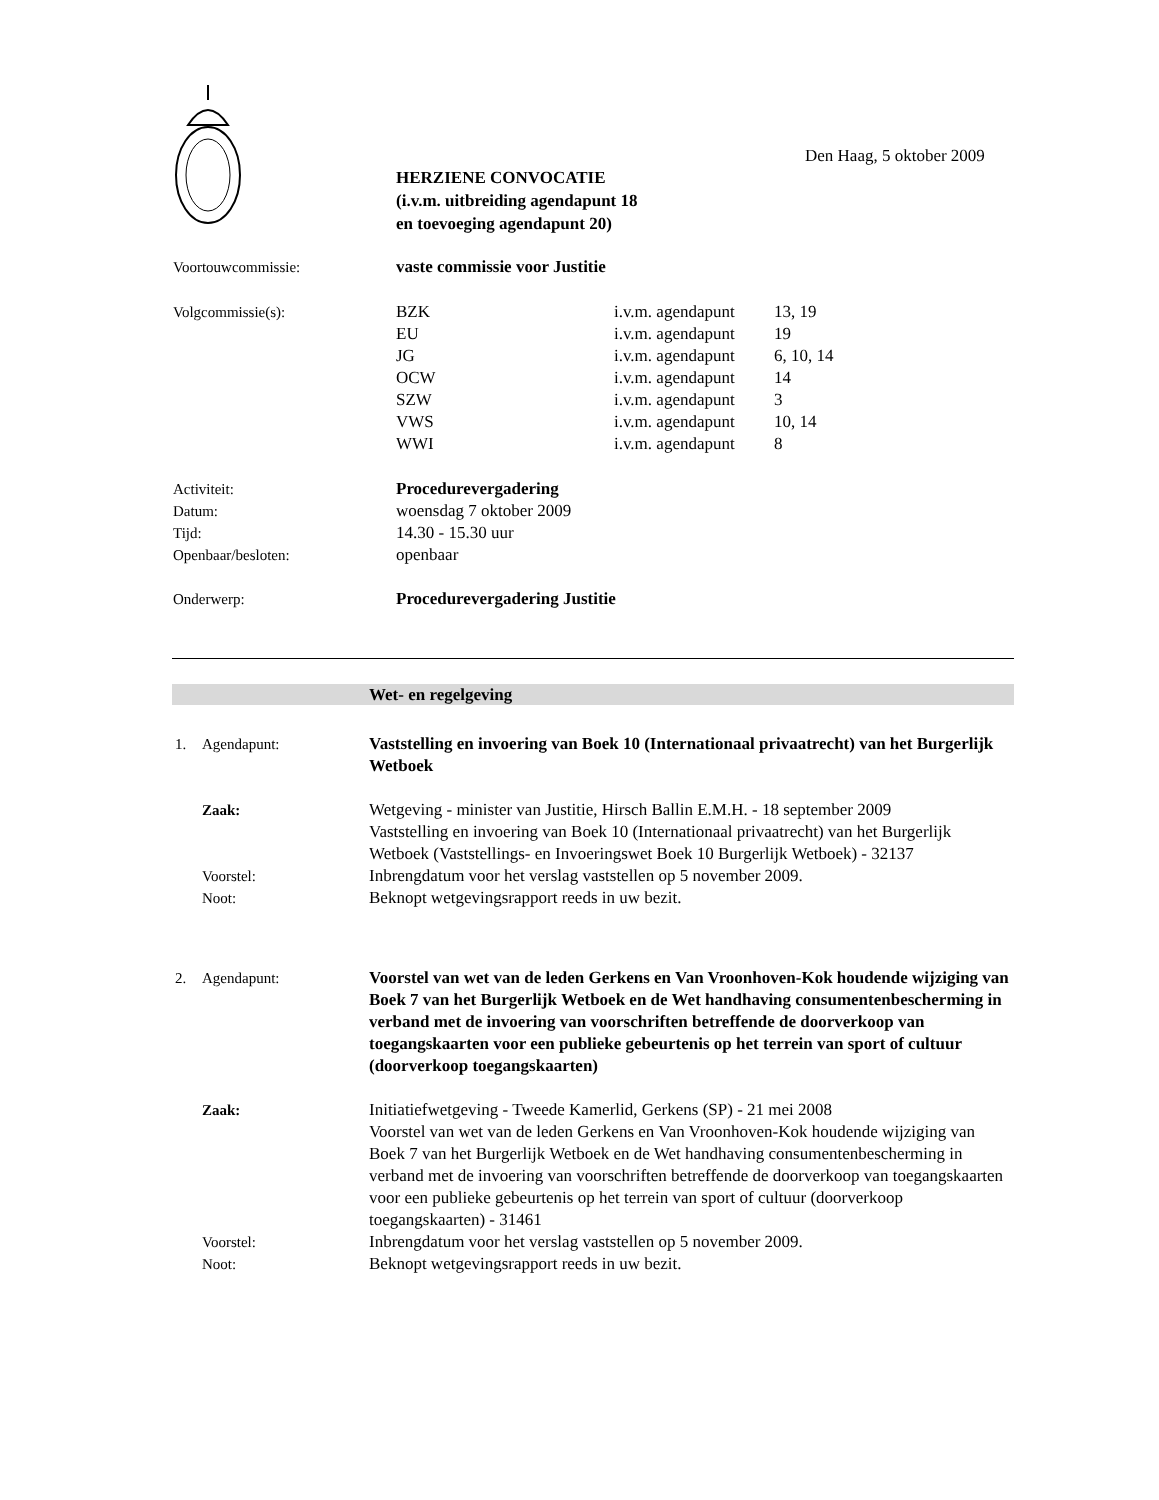Den Haag, 5 oktober 2009
HERZIENE CONVOCATIE
(i.v.m. uitbreiding agendapunt 18
en toevoeging agendapunt 20)
| Voortouwcommissie: | vaste commissie voor Justitie | | |
| Volgcommissie(s): | BZK | i.v.m. agendapunt | 13, 19 |
| | EU | i.v.m. agendapunt | 19 |
| | JG | i.v.m. agendapunt | 6, 10, 14 |
| | OCW | i.v.m. agendapunt | 14 |
| | SZW | i.v.m. agendapunt | 3 |
| | VWS | i.v.m. agendapunt | 10, 14 |
| | WWI | i.v.m. agendapunt | 8 |
| Activiteit: | Procedurevergadering |
| Datum: | woensdag 7 oktober 2009 |
| Tijd: | 14.30 - 15.30 uur |
| Openbaar/besloten: | openbaar |
| Onderwerp: | Procedurevergadering Justitie |
Wet- en regelgeving
| 1. | Agendapunt: | Vaststelling en invoering van Boek 10 (Internationaal privaatrecht) van het Burgerlijk Wetboek |
| | Zaak: | Wetgeving - minister van Justitie, Hirsch Ballin E.M.H. - 18 september 2009 Vaststelling en invoering van Boek 10 (Internationaal privaatrecht) van het Burgerlijk Wetboek (Vaststellings- en Invoeringswet Boek 10 Burgerlijk Wetboek) - 32137 |
| | Voorstel: | Inbrengdatum voor het verslag vaststellen op 5 november 2009. |
| | Noot: | Beknopt wetgevingsrapport reeds in uw bezit. |
| 2. | Agendapunt: | Voorstel van wet van de leden Gerkens en Van Vroonhoven-Kok houdende wijziging van Boek 7 van het Burgerlijk Wetboek en de Wet handhaving consumentenbescherming in verband met de invoering van voorschriften betreffende de doorverkoop van toegangskaarten voor een publieke gebeurtenis op het terrein van sport of cultuur (doorverkoop toegangskaarten) |
| | Zaak: | Initiatiefwetgeving - Tweede Kamerlid, Gerkens (SP) - 21 mei 2008 Voorstel van wet van de leden Gerkens en Van Vroonhoven-Kok houdende wijziging van Boek 7 van het Burgerlijk Wetboek en de Wet handhaving consumentenbescherming in verband met de invoering van voorschriften betreffende de doorverkoop van toegangskaarten voor een publieke gebeurtenis op het terrein van sport of cultuur (doorverkoop toegangskaarten) - 31461 |
| | Voorstel: | Inbrengdatum voor het verslag vaststellen op 5 november 2009. |
| | Noot: | Beknopt wetgevingsrapport reeds in uw bezit. |